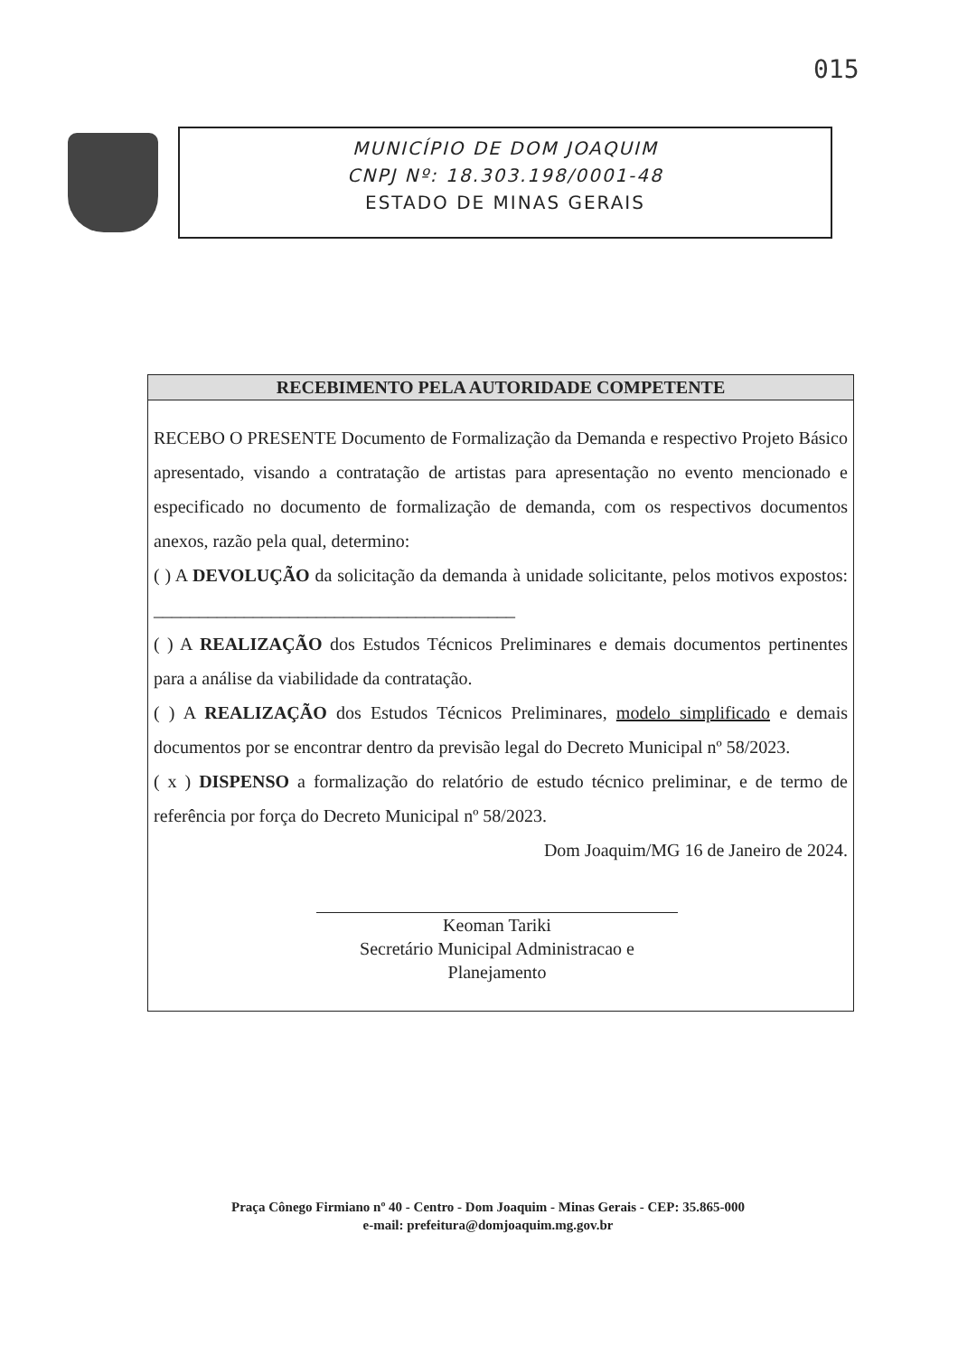015
MUNICÍPIO DE DOM JOAQUIM
CNPJ Nº: 18.303.198/0001-48
ESTADO DE MINAS GERAIS
RECEBIMENTO PELA AUTORIDADE COMPETENTE
RECEBO O PRESENTE Documento de Formalização da Demanda e respectivo Projeto Básico apresentado, visando a contratação de artistas para apresentação no evento mencionado e especificado no documento de formalização de demanda, com os respectivos documentos anexos, razão pela qual, determino:
( ) A DEVOLUÇÃO da solicitação da demanda à unidade solicitante, pelos motivos expostos: ________________________________________
( ) A REALIZAÇÃO dos Estudos Técnicos Preliminares e demais documentos pertinentes para a análise da viabilidade da contratação.
( ) A REALIZAÇÃO dos Estudos Técnicos Preliminares, modelo simplificado e demais documentos por se encontrar dentro da previsão legal do Decreto Municipal nº 58/2023.
( x ) DISPENSO a formalização do relatório de estudo técnico preliminar, e de termo de referência por força do Decreto Municipal nº 58/2023.
Dom Joaquim/MG 16 de Janeiro de 2024.
Keoman Tariki
Secretário Municipal Administracao e Planejamento
Praça Cônego Firmiano nº 40 - Centro - Dom Joaquim - Minas Gerais - CEP: 35.865-000
e-mail: prefeitura@domjoaquim.mg.gov.br